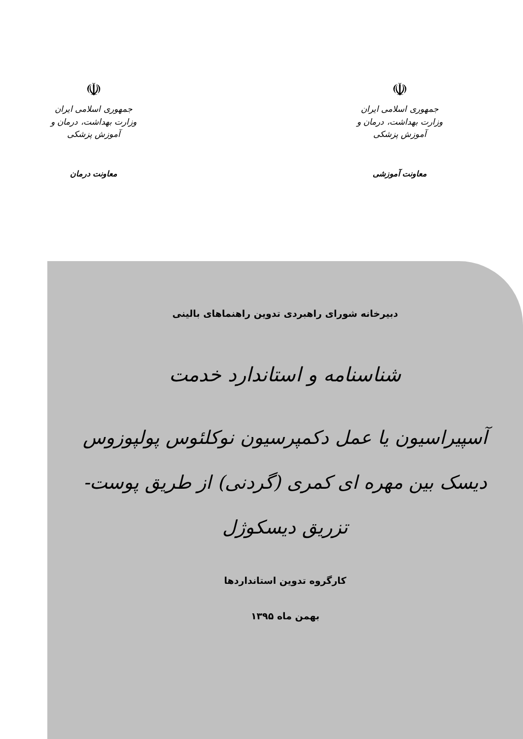☫
جمهوری اسلامی ایران
وزارت بهداشت، درمان و آموزش پزشکی
معاونت آموزشی
☫
جمهوری اسلامی ایران
وزارت بهداشت، درمان و آموزش پزشکی
معاونت درمان
دبیرخانه شورای راهبردی تدوین راهنماهای بالینی
شناسنامه و استاندارد خدمت
آسپیراسیون یا عمل دکمپرسیون نوکلئوس پولپوزوس دیسک بین مهره ای کمری (گردنی) از طریق پوست- تزریق دیسکوژل
کارگروه تدوین استانداردها
بهمن ماه ۱۳۹۵